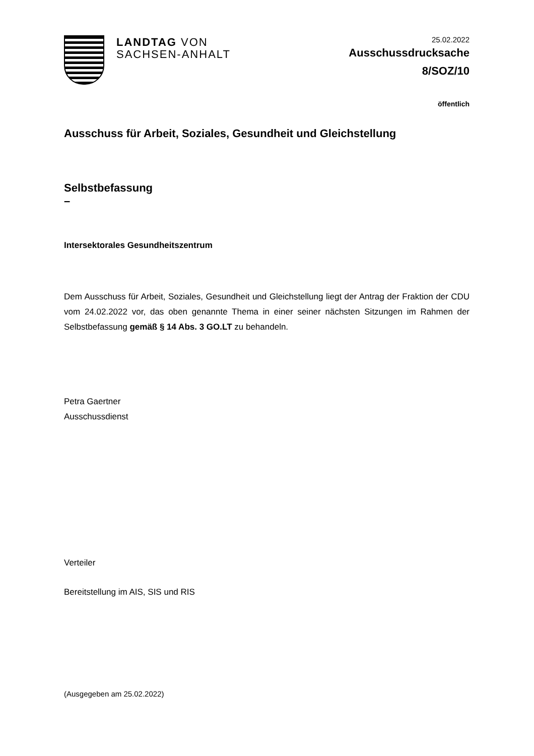LANDTAG VON
SACHSEN-ANHALT
25.02.2022
Ausschussdrucksache
8/SOZ/10
öffentlich
Ausschuss für Arbeit, Soziales, Gesundheit und Gleichstellung
Selbstbefassung
–
Intersektorales Gesundheitszentrum
Dem Ausschuss für Arbeit, Soziales, Gesundheit und Gleichstellung liegt der Antrag der Fraktion der CDU vom 24.02.2022 vor, das oben genannte Thema in einer seiner nächsten Sitzungen im Rahmen der Selbstbefassung gemäß § 14 Abs. 3 GO.LT zu behandeln.
Petra Gaertner
Ausschussdienst
Verteiler
Bereitstellung im AIS, SIS und RIS
(Ausgegeben am 25.02.2022)